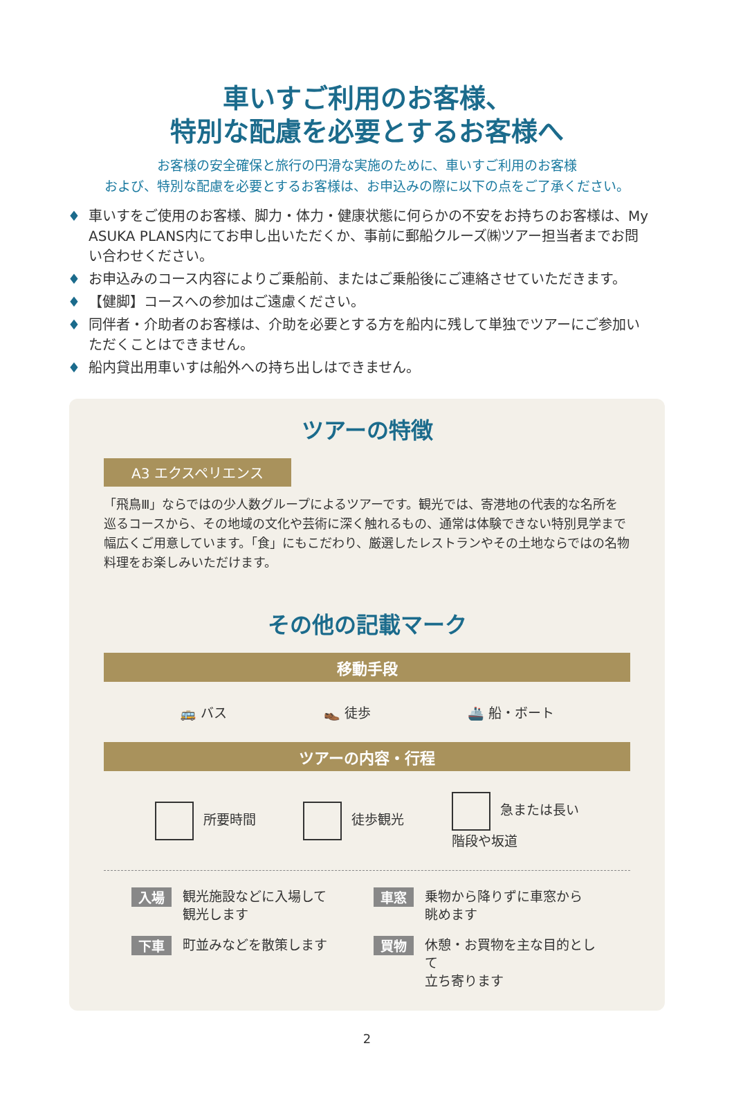車いすご利用のお客様、
特別な配慮を必要とするお客様へ
お客様の安全確保と旅行の円滑な実施のために、車いすご利用のお客様
および、特別な配慮を必要とするお客様は、お申込みの際に以下の点をご了承ください。
♦ 車いすをご使用のお客様、脚力・体力・健康状態に何らかの不安をお持ちのお客様は、My ASUKA PLANS内にてお申し出いただくか、事前に郵船クルーズ㈱ツアー担当者までお問い合わせください。
♦ お申込みのコース内容によりご乗船前、またはご乗船後にご連絡させていただきます。
♦ 【健脚】コースへの参加はご遠慮ください。
♦ 同伴者・介助者のお客様は、介助を必要とする方を船内に残して単独でツアーにご参加いただくことはできません。
♦ 船内貸出用車いすは船外への持ち出しはできません。
ツアーの特徴
A3 エクスペリエンス
「飛鳥Ⅲ」ならではの少人数グループによるツアーです。観光では、寄港地の代表的な名所を巡るコースから、その地域の文化や芸術に深く触れるもの、通常は体験できない特別見学まで幅広くご用意しています。「食」にもこだわり、厳選したレストランやその土地ならではの名物料理をお楽しみいただけます。
その他の記載マーク
移動手段
🚌 バス 👞 徒歩 🚢 船・ボート
ツアーの内容・行程
所要時間 徒歩観光
急または長い
階段や坂道
入場
観光施設などに入場して
観光します
車窓
乗物から降りずに車窓から
眺めます
下車
町並みなどを散策します
買物
休憩・お買物を主な目的として
立ち寄ります
2